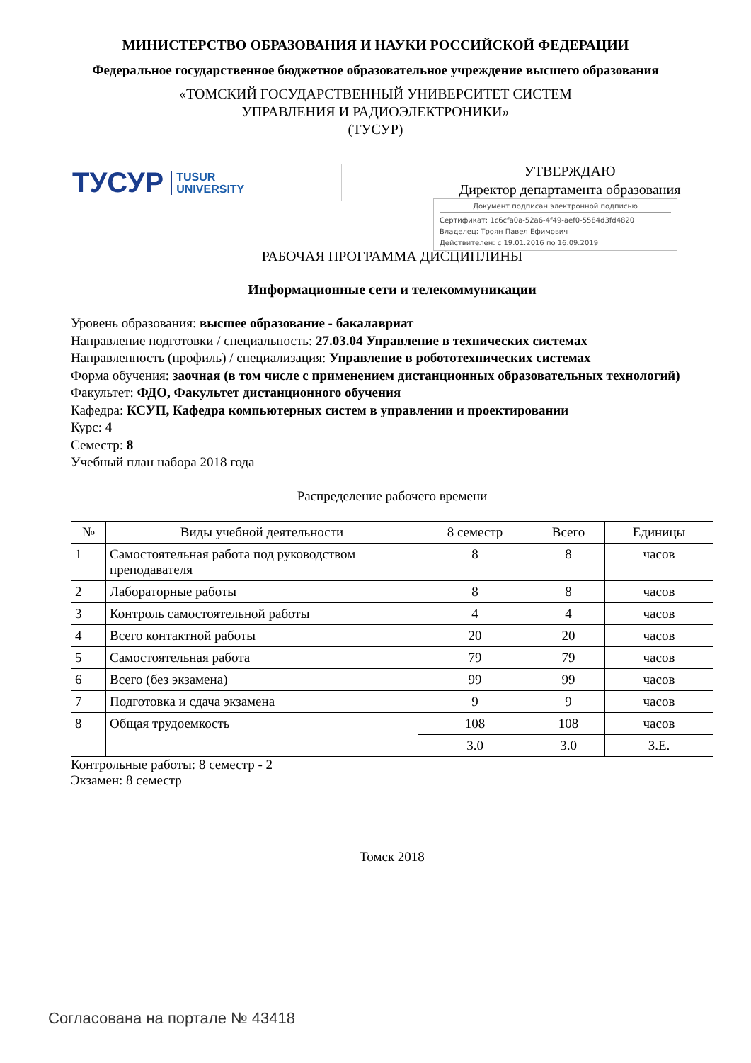МИНИСТЕРСТВО ОБРАЗОВАНИЯ И НАУКИ РОССИЙСКОЙ ФЕДЕРАЦИИ
Федеральное государственное бюджетное образовательное учреждение высшего образования
«ТОМСКИЙ ГОСУДАРСТВЕННЫЙ УНИВЕРСИТЕТ СИСТЕМ
УПРАВЛЕНИЯ И РАДИОЭЛЕКТРОНИКИ»
(ТУСУР)
ТУСУР TUSUR
UNIVERSITY
УТВЕРЖДАЮ
Директор департамента образования
Документ подписан электронной подписью
Сертификат: 1c6cfa0a-52a6-4f49-aef0-5584d3fd4820
Владелец: Троян Павел Ефимович
Действителен: с 19.01.2016 по 16.09.2019
РАБОЧАЯ ПРОГРАММА ДИСЦИПЛИНЫ
Информационные сети и телекоммуникации
Уровень образования: высшее образование - бакалавриат
Направление подготовки / специальность: 27.03.04 Управление в технических системах
Направленность (профиль) / специализация: Управление в робототехнических системах
Форма обучения: заочная (в том числе с применением дистанционных образовательных технологий)
Факультет: ФДО, Факультет дистанционного обучения
Кафедра: КСУП, Кафедра компьютерных систем в управлении и проектировании
Курс: 4
Семестр: 8
Учебный план набора 2018 года
Распределение рабочего времени
| № | Виды учебной деятельности | 8 семестр | Всего | Единицы |
| --- | --- | --- | --- | --- |
| 1 | Самостоятельная работа под руководством преподавателя | 8 | 8 | часов |
| 2 | Лабораторные работы | 8 | 8 | часов |
| 3 | Контроль самостоятельной работы | 4 | 4 | часов |
| 4 | Всего контактной работы | 20 | 20 | часов |
| 5 | Самостоятельная работа | 79 | 79 | часов |
| 6 | Всего (без экзамена) | 99 | 99 | часов |
| 7 | Подготовка и сдача экзамена | 9 | 9 | часов |
| 8 | Общая трудоемкость | 108 | 108 | часов |
| | | 3.0 | 3.0 | З.Е. |
Контрольные работы: 8 семестр - 2
Экзамен: 8 семестр
Томск 2018
Согласована на портале № 43418